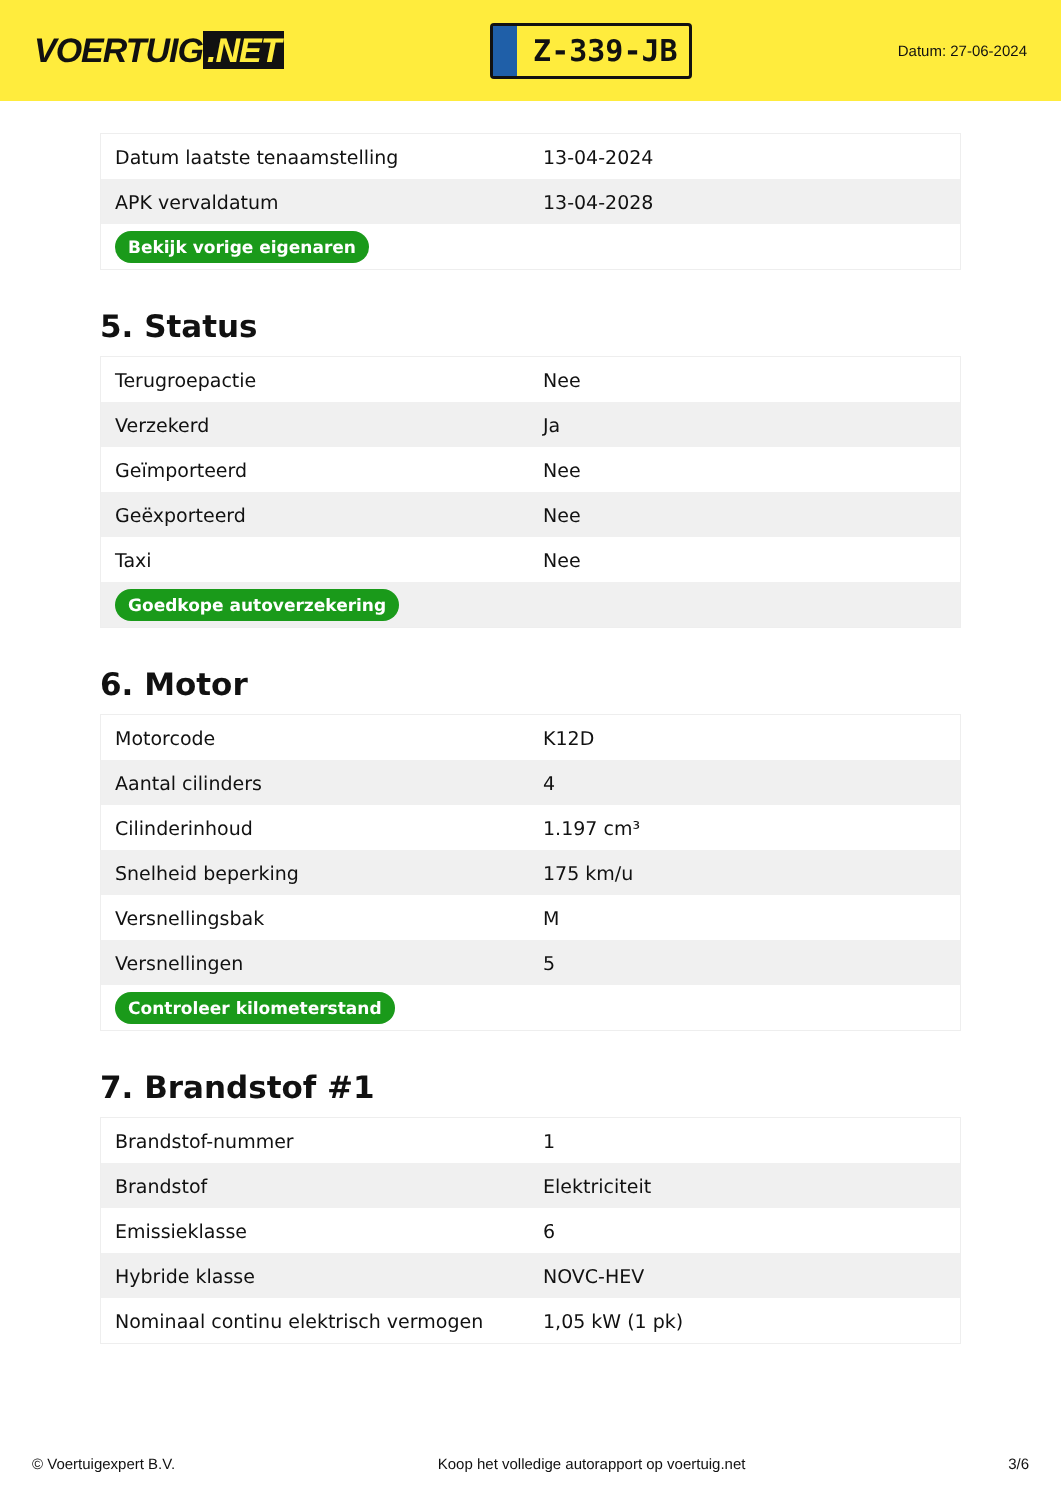VOERTUIG.NET
Z-339-JB
Datum: 27-06-2024
| Datum laatste tenaamstelling | 13-04-2024 |
| APK vervaldatum | 13-04-2028 |
| Bekijk vorige eigenaren | |
5. Status
| Terugroepactie | Nee |
| Verzekerd | Ja |
| Geïmporteerd | Nee |
| Geëxporteerd | Nee |
| Taxi | Nee |
| Goedkope autoverzekering | |
6. Motor
| Motorcode | K12D |
| Aantal cilinders | 4 |
| Cilinderinhoud | 1.197 cm³ |
| Snelheid beperking | 175 km/u |
| Versnellingsbak | M |
| Versnellingen | 5 |
| Controleer kilometerstand | |
7. Brandstof #1
| Brandstof-nummer | 1 |
| Brandstof | Elektriciteit |
| Emissieklasse | 6 |
| Hybride klasse | NOVC-HEV |
| Nominaal continu elektrisch vermogen | 1,05 kW (1 pk) |
© Voertuigexpert B.V. Koop het volledige autorapport op voertuig.net 3/6